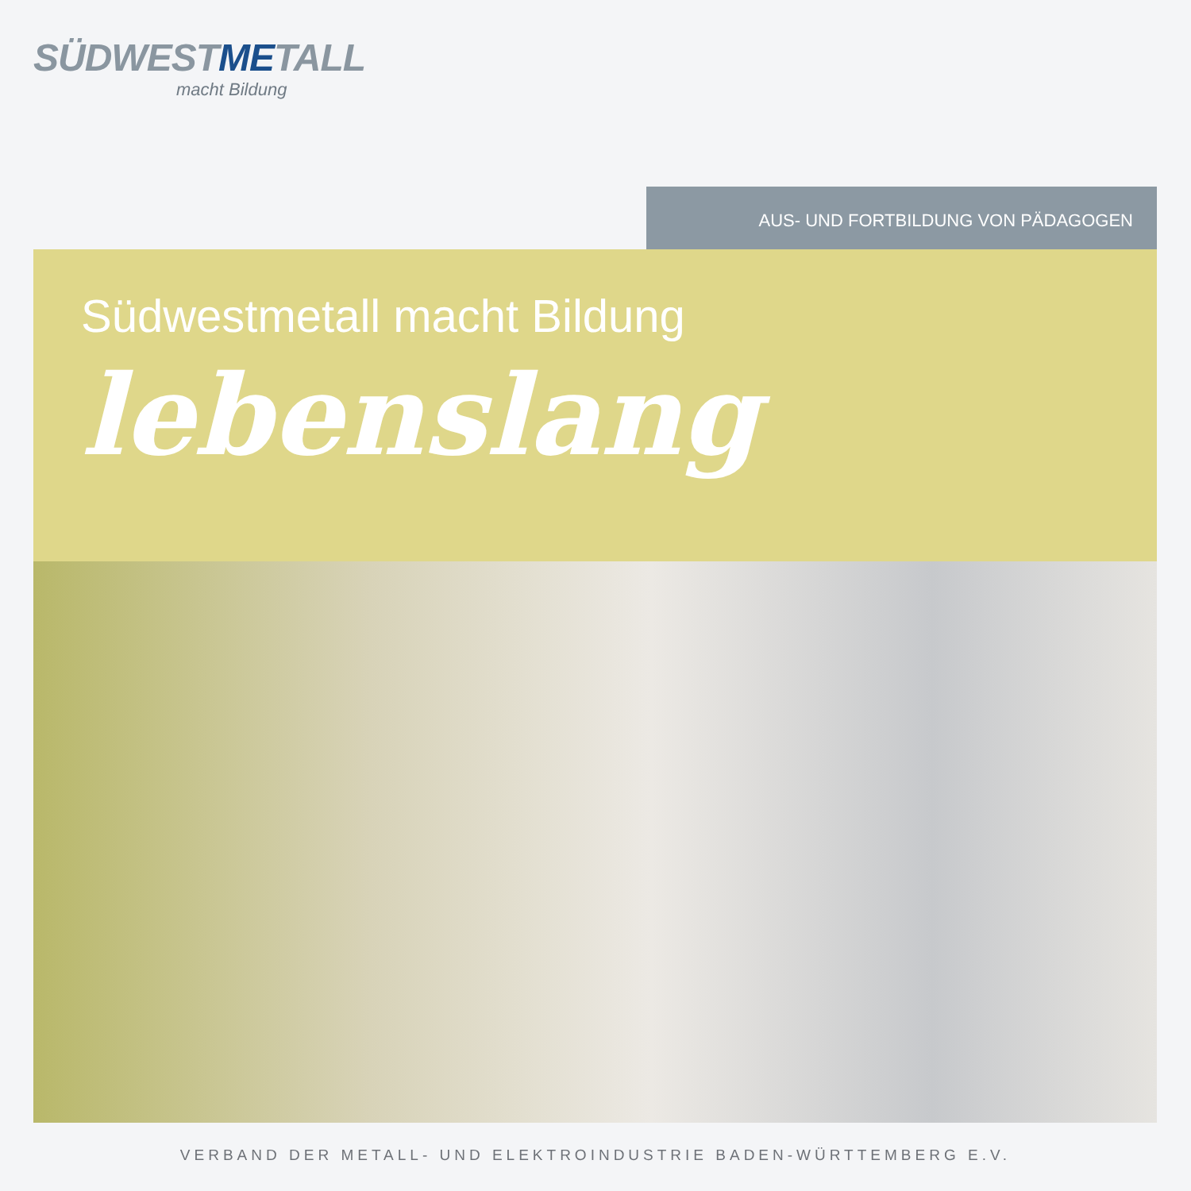SÜDWESTMETALL
macht Bildung
AUS- UND FORTBILDUNG VON PÄDAGOGEN
Südwestmetall macht Bildung
lebenslang
VERBAND DER METALL- UND ELEKTROINDUSTRIE BADEN-WÜRTTEMBERG E.V.